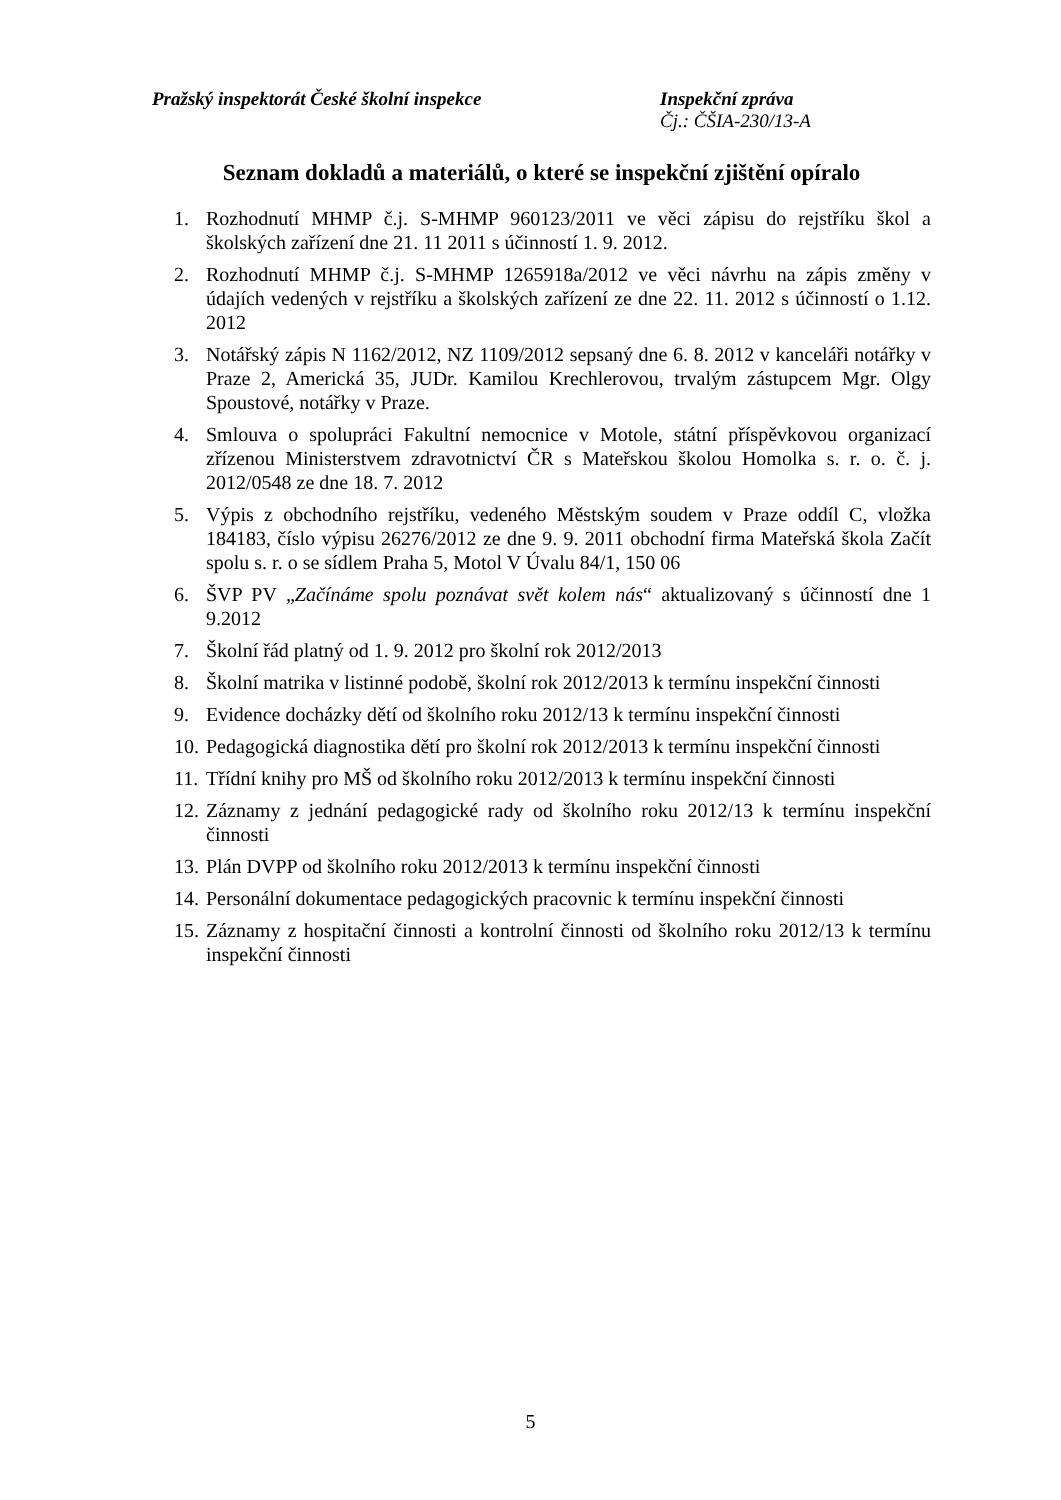Pražský inspektorát České školní inspekce Inspekční zpráva
Čj.: ČŠIA-230/13-A
Seznam dokladů a materiálů, o které se inspekční zjištění opíralo
1. Rozhodnutí MHMP č.j. S-MHMP 960123/2011 ve věci zápisu do rejstříku škol a školských zařízení dne 21. 11 2011 s účinností 1. 9. 2012.
2. Rozhodnutí MHMP č.j. S-MHMP 1265918a/2012 ve věci návrhu na zápis změny v údajích vedených v rejstříku a školských zařízení ze dne 22. 11. 2012 s účinností o 1.12. 2012
3. Notářský zápis N 1162/2012, NZ 1109/2012 sepsaný dne 6. 8. 2012 v kanceláři notářky v Praze 2, Americká 35, JUDr. Kamilou Krechlerovou, trvalým zástupcem Mgr. Olgy Spoustové, notářky v Praze.
4. Smlouva o spolupráci Fakultní nemocnice v Motole, státní příspěvkovou organizací zřízenou Ministerstvem zdravotnictví ČR s Mateřskou školou Homolka s. r. o. č. j. 2012/0548 ze dne 18. 7. 2012
5. Výpis z obchodního rejstříku, vedeného Městským soudem v Praze oddíl C, vložka 184183, číslo výpisu 26276/2012 ze dne 9. 9. 2011 obchodní firma Mateřská škola Začít spolu s. r. o se sídlem Praha 5, Motol V Úvalu 84/1, 150 06
6. ŠVP PV „Začínáme spolu poznávat svět kolem nás“ aktualizovaný s účinností dne 1 9.2012
7. Školní řád platný od 1. 9. 2012 pro školní rok 2012/2013
8. Školní matrika v listinné podobě, školní rok 2012/2013 k termínu inspekční činnosti
9. Evidence docházky dětí od školního roku 2012/13 k termínu inspekční činnosti
10. Pedagogická diagnostika dětí pro školní rok 2012/2013 k termínu inspekční činnosti
11. Třídní knihy pro MŠ od školního roku 2012/2013 k termínu inspekční činnosti
12. Záznamy z jednání pedagogické rady od školního roku 2012/13 k termínu inspekční činnosti
13. Plán DVPP od školního roku 2012/2013 k termínu inspekční činnosti
14. Personální dokumentace pedagogických pracovnic k termínu inspekční činnosti
15. Záznamy z hospitační činnosti a kontrolní činnosti od školního roku 2012/13 k termínu inspekční činnosti
5